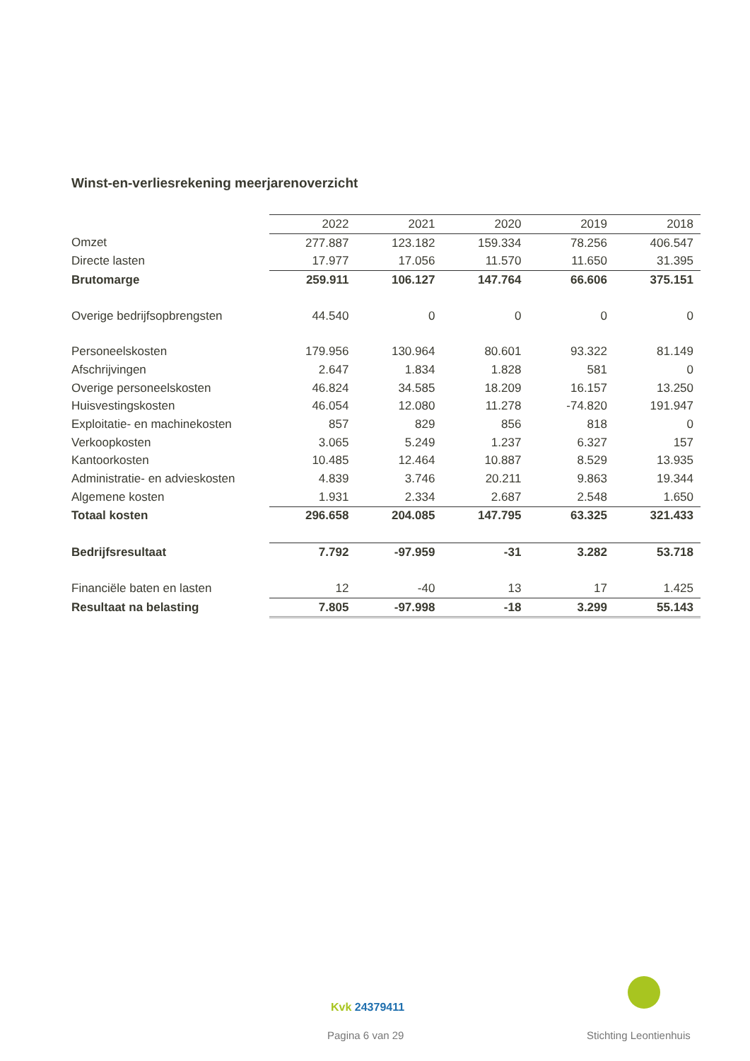Winst-en-verliesrekening meerjarenoverzicht
| | 2022 | 2021 | 2020 | 2019 | 2018 |
| --- | --- | --- | --- | --- | --- |
| Omzet | 277.887 | 123.182 | 159.334 | 78.256 | 406.547 |
| Directe lasten | 17.977 | 17.056 | 11.570 | 11.650 | 31.395 |
| Brutomarge | 259.911 | 106.127 | 147.764 | 66.606 | 375.151 |
| Overige bedrijfsopbrengsten | 44.540 | 0 | 0 | 0 | 0 |
| Personeelskosten | 179.956 | 130.964 | 80.601 | 93.322 | 81.149 |
| Afschrijvingen | 2.647 | 1.834 | 1.828 | 581 | 0 |
| Overige personeelskosten | 46.824 | 34.585 | 18.209 | 16.157 | 13.250 |
| Huisvestingskosten | 46.054 | 12.080 | 11.278 | -74.820 | 191.947 |
| Exploitatie- en machinekosten | 857 | 829 | 856 | 818 | 0 |
| Verkoopkosten | 3.065 | 5.249 | 1.237 | 6.327 | 157 |
| Kantoorkosten | 10.485 | 12.464 | 10.887 | 8.529 | 13.935 |
| Administratie- en advieskosten | 4.839 | 3.746 | 20.211 | 9.863 | 19.344 |
| Algemene kosten | 1.931 | 2.334 | 2.687 | 2.548 | 1.650 |
| Totaal kosten | 296.658 | 204.085 | 147.795 | 63.325 | 321.433 |
| Bedrijfsresultaat | 7.792 | -97.959 | -31 | 3.282 | 53.718 |
| Financiële baten en lasten | 12 | -40 | 13 | 17 | 1.425 |
| Resultaat na belasting | 7.805 | -97.998 | -18 | 3.299 | 55.143 |
Kvk 24379411
Pagina 6 van 29 Stichting Leontienhuis